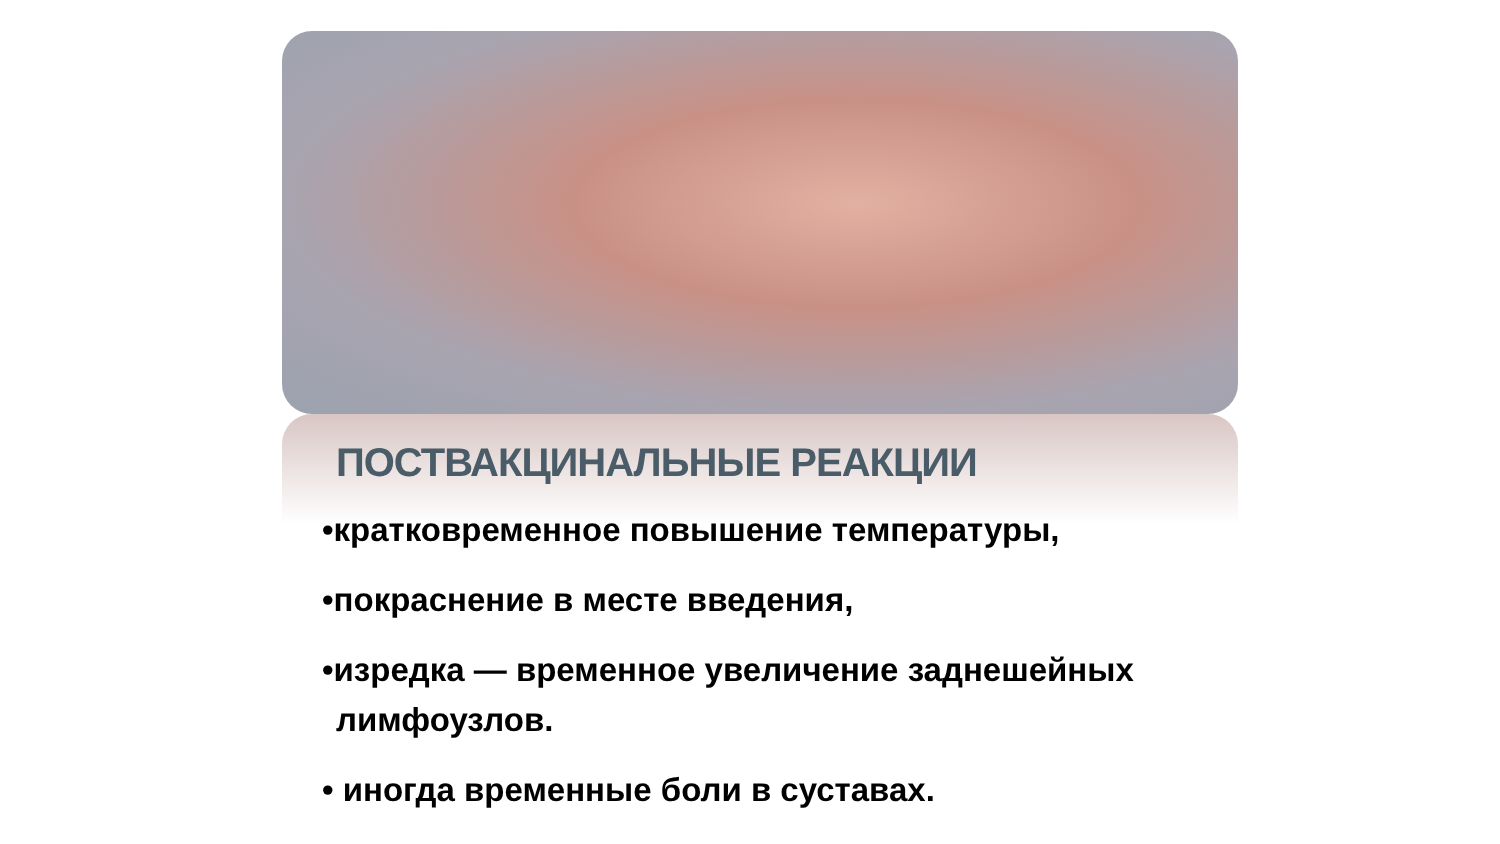ПОСТВАКЦИНАЛЬНЫЕ РЕАКЦИИ
•кратковременное повышение температуры,
•покраснение в месте введения,
•изредка — временное увеличение заднешейных лимфоузлов.
• иногда временные боли в суставах.